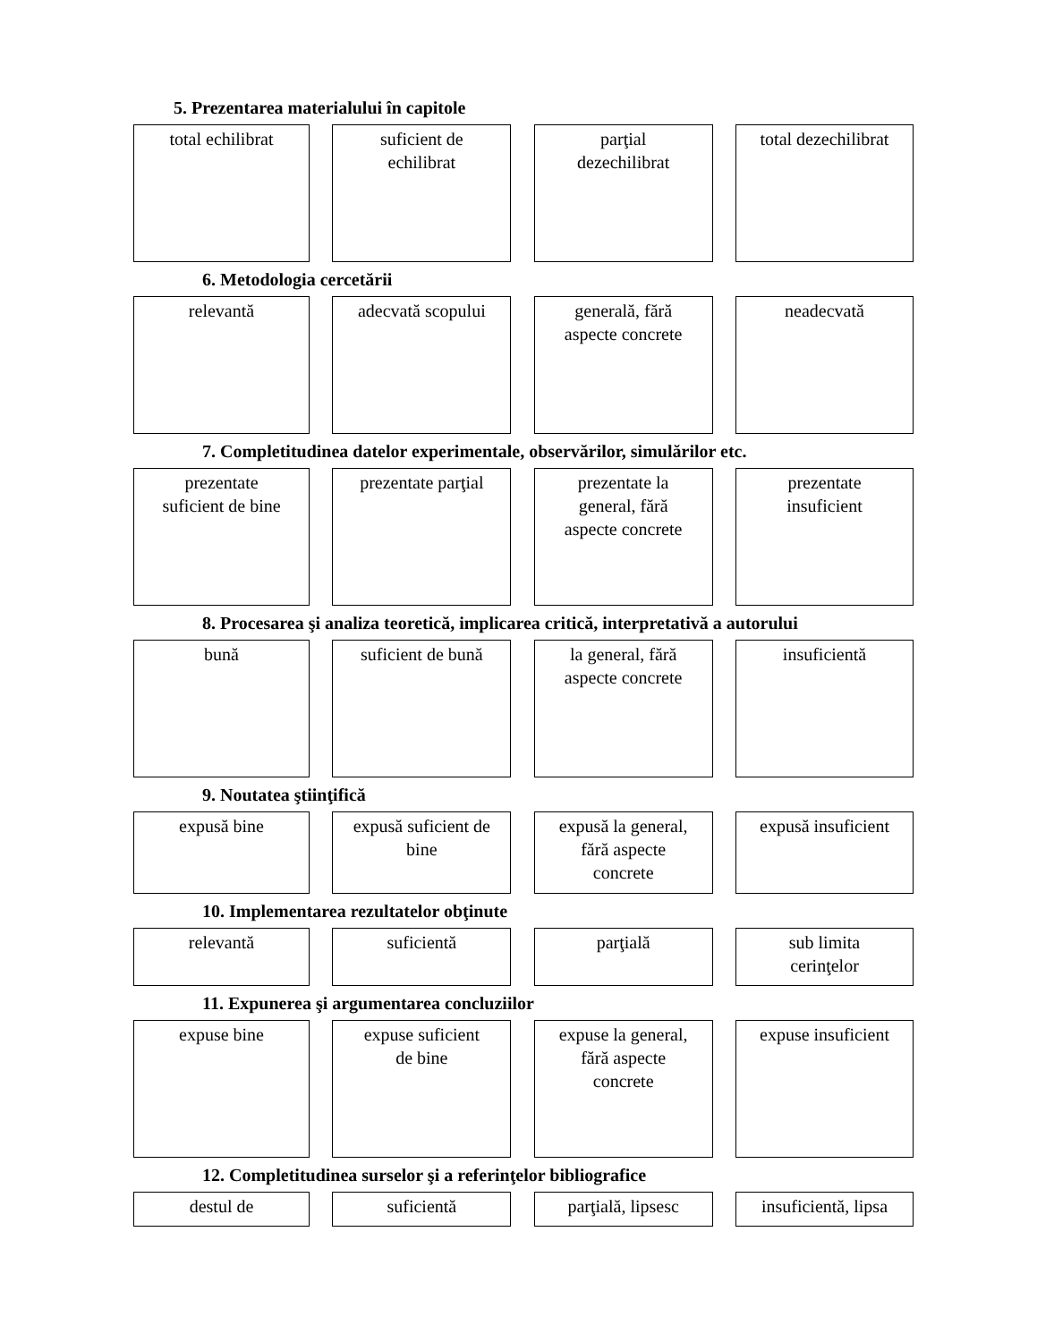5. Prezentarea materialului în capitole
total echilibrat suficient de
echilibrat
parţial
dezechilibrat
total dezechilibrat
6. Metodologia cercetării
relevantă adecvată scopului
generală, fără
aspecte concrete
neadecvată
7. Completitudinea datelor experimentale, observărilor, simulărilor etc.
prezentate
suficient de bine
prezentate parţial
prezentate la
general, fără
aspecte concrete
prezentate
insuficient
8. Procesarea şi analiza teoretică, implicarea critică, interpretativă a autorului
bună suficient de bună
la general, fără
aspecte concrete
insuficientă
9. Noutatea ştiinţifică
expusă bine expusă suficient de
bine
expusă la general,
fără aspecte
concrete
expusă insuficient
10. Implementarea rezultatelor obţinute
relevantă suficientă parţială sub limita
cerinţelor
11. Expunerea şi argumentarea concluziilor
expuse bine expuse suficient
de bine
expuse la general,
fără aspecte
concrete
expuse insuficient
12. Completitudinea surselor şi a referinţelor bibliografice
destul de suficientă parţială, lipsesc
insuficientă, lipsa